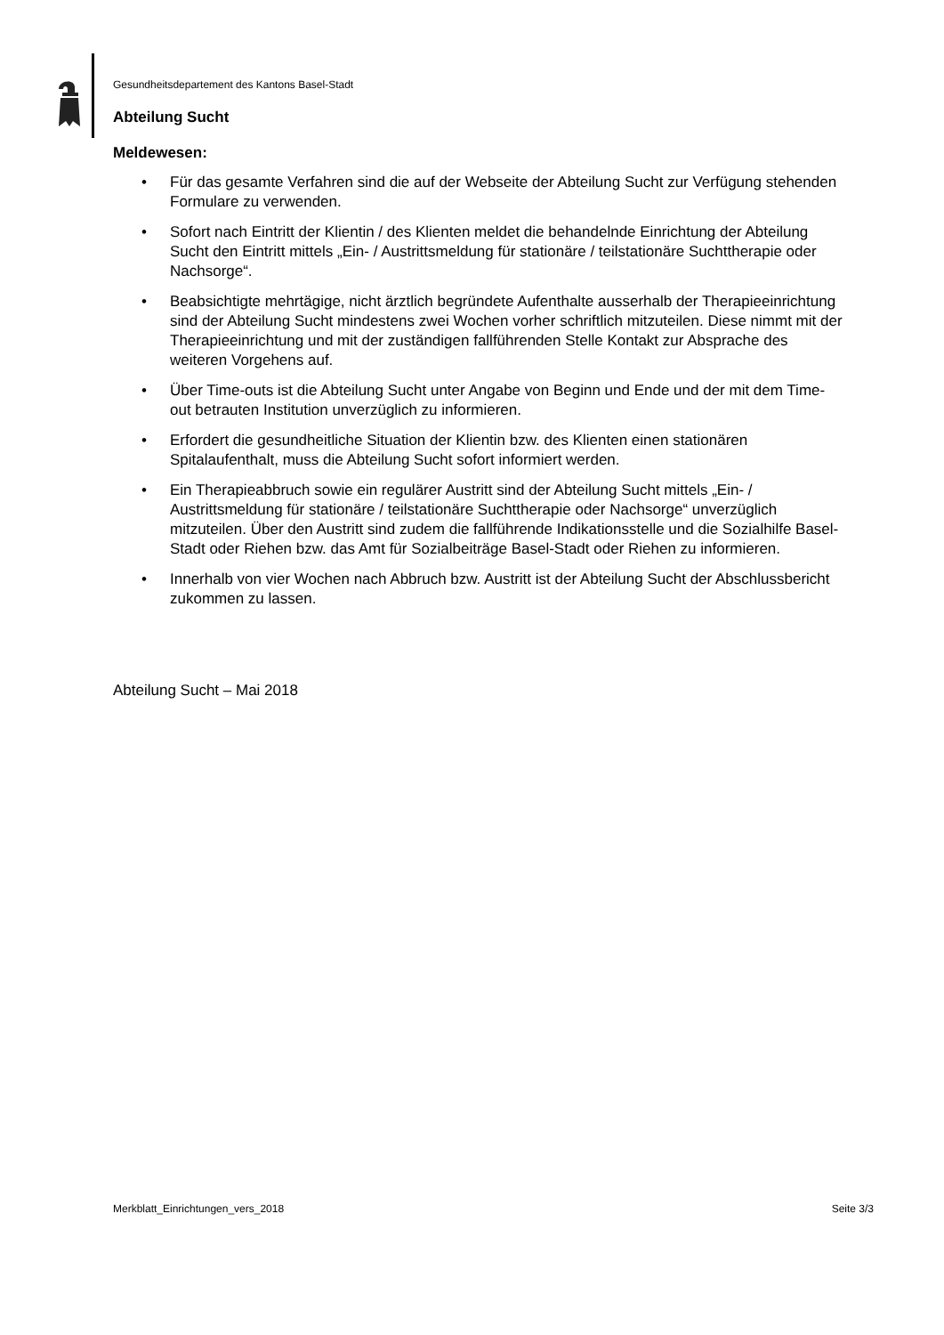Gesundheitsdepartement des Kantons Basel-Stadt
Abteilung Sucht
Meldewesen:
• Für das gesamte Verfahren sind die auf der Webseite der Abteilung Sucht zur Verfügung stehenden Formulare zu verwenden.
• Sofort nach Eintritt der Klientin / des Klienten meldet die behandelnde Einrichtung der Abteilung Sucht den Eintritt mittels „Ein- / Austrittsmeldung für stationäre / teilstationäre Suchttherapie oder Nachsorge“.
• Beabsichtigte mehrtägige, nicht ärztlich begründete Aufenthalte ausserhalb der Therapieeinrichtung sind der Abteilung Sucht mindestens zwei Wochen vorher schriftlich mitzuteilen. Diese nimmt mit der Therapieeinrichtung und mit der zuständigen fallführenden Stelle Kontakt zur Absprache des weiteren Vorgehens auf.
• Über Time-outs ist die Abteilung Sucht unter Angabe von Beginn und Ende und der mit dem Time-out betrauten Institution unverzüglich zu informieren.
• Erfordert die gesundheitliche Situation der Klientin bzw. des Klienten einen stationären Spitalaufenthalt, muss die Abteilung Sucht sofort informiert werden.
• Ein Therapieabbruch sowie ein regulärer Austritt sind der Abteilung Sucht mittels „Ein- / Austrittsmeldung für stationäre / teilstationäre Suchttherapie oder Nachsorge“ unverzüglich mitzuteilen. Über den Austritt sind zudem die fallführende Indikationsstelle und die Sozialhilfe Basel-Stadt oder Riehen bzw. das Amt für Sozialbeiträge Basel-Stadt oder Riehen zu informieren.
• Innerhalb von vier Wochen nach Abbruch bzw. Austritt ist der Abteilung Sucht der Abschlussbericht zukommen zu lassen.
Abteilung Sucht – Mai 2018
Merkblatt_Einrichtungen_vers_2018 Seite 3/3